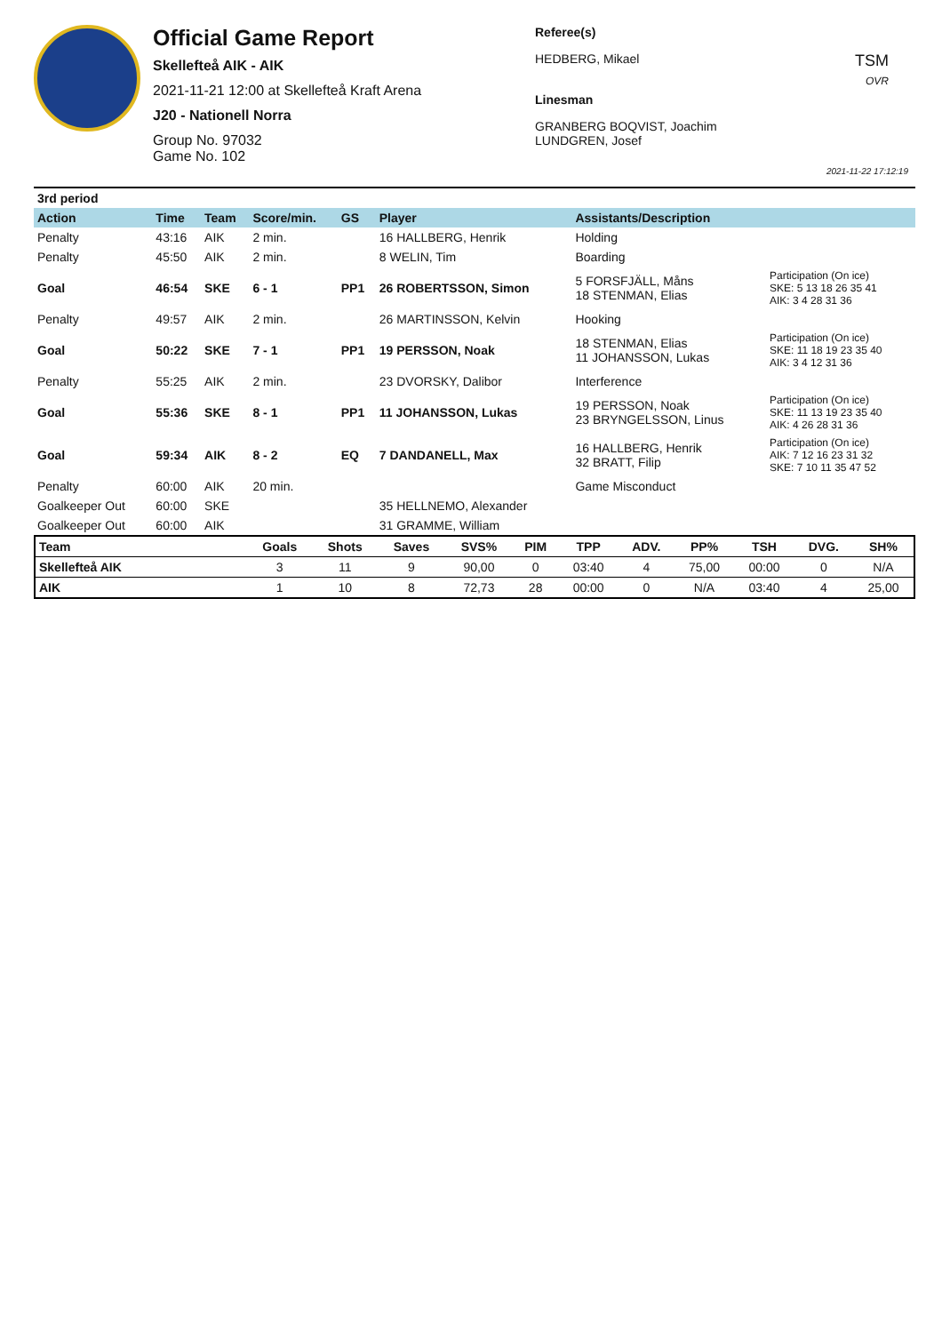Official Game Report
Skellefteå AIK - AIK
2021-11-21 12:00 at Skellefteå Kraft Arena
J20 - Nationell Norra
Group No. 97032
Game No. 102
Referee(s)
HEDBERG, Mikael
Linesman
GRANBERG BOQVIST, Joachim
LUNDGREN, Josef
TSM
OVR
2021-11-22 17:12:19
| 3rd period | | | | | | | |
| Action | Time | Team | Score/min. | GS | Player | Assistants/Description | |
| Penalty | 43:16 | AIK | 2 min. | | 16 HALLBERG, Henrik | Holding | |
| Penalty | 45:50 | AIK | 2 min. | | 8 WELIN, Tim | Boarding | |
| Goal | 46:54 | SKE | 6 - 1 | PP1 | 26 ROBERTSSON, Simon | 5 FORSFJÄLL, Måns 18 STENMAN, Elias | Participation (On ice) SKE: 5 13 18 26 35 41 AIK: 3 4 28 31 36 |
| Penalty | 49:57 | AIK | 2 min. | | 26 MARTINSSON, Kelvin | Hooking | |
| Goal | 50:22 | SKE | 7 - 1 | PP1 | 19 PERSSON, Noak | 18 STENMAN, Elias 11 JOHANSSON, Lukas | Participation (On ice) SKE: 11 18 19 23 35 40 AIK: 3 4 12 31 36 |
| Penalty | 55:25 | AIK | 2 min. | | 23 DVORSKY, Dalibor | Interference | |
| Goal | 55:36 | SKE | 8 - 1 | PP1 | 11 JOHANSSON, Lukas | 19 PERSSON, Noak 23 BRYNGELSSON, Linus | Participation (On ice) SKE: 11 13 19 23 35 40 AIK: 4 26 28 31 36 |
| Goal | 59:34 | AIK | 8 - 2 | EQ | 7 DANDANELL, Max | 16 HALLBERG, Henrik 32 BRATT, Filip | Participation (On ice) AIK: 7 12 16 23 31 32 SKE: 7 10 11 35 47 52 |
| Penalty | 60:00 | AIK | 20 min. | | | Game Misconduct | |
| Goalkeeper Out | 60:00 | SKE | | | 35 HELLNEMO, Alexander | | |
| Goalkeeper Out | 60:00 | AIK | | | 31 GRAMME, William | | |
| Team | Goals | Shots | Saves | SVS% | PIM | TPP | ADV. | PP% | TSH | DVG. | SH% |
| --- | --- | --- | --- | --- | --- | --- | --- | --- | --- | --- | --- |
| Skellefteå AIK | 3 | 11 | 9 | 90,00 | 0 | 03:40 | 4 | 75,00 | 00:00 | 0 | N/A |
| AIK | 1 | 10 | 8 | 72,73 | 28 | 00:00 | 0 | N/A | 03:40 | 4 | 25,00 |